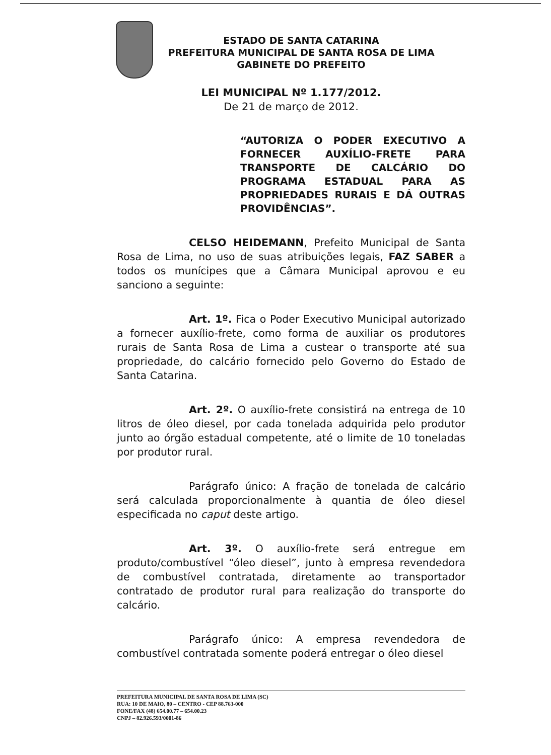ESTADO DE SANTA CATARINA
PREFEITURA MUNICIPAL DE SANTA ROSA DE LIMA
GABINETE DO PREFEITO
LEI MUNICIPAL Nº 1.177/2012.
De 21 de março de 2012.
“AUTORIZA O PODER EXECUTIVO A FORNECER AUXÍLIO-FRETE PARA TRANSPORTE DE CALCÁRIO DO PROGRAMA ESTADUAL PARA AS PROPRIEDADES RURAIS E DÁ OUTRAS PROVIDÊNCIAS”.
CELSO HEIDEMANN, Prefeito Municipal de Santa Rosa de Lima, no uso de suas atribuições legais, FAZ SABER a todos os munícipes que a Câmara Municipal aprovou e eu sanciono a seguinte:
Art. 1º. Fica o Poder Executivo Municipal autorizado a fornecer auxílio-frete, como forma de auxiliar os produtores rurais de Santa Rosa de Lima a custear o transporte até sua propriedade, do calcário fornecido pelo Governo do Estado de Santa Catarina.
Art. 2º. O auxílio-frete consistirá na entrega de 10 litros de óleo diesel, por cada tonelada adquirida pelo produtor junto ao órgão estadual competente, até o limite de 10 toneladas por produtor rural.
Parágrafo único: A fração de tonelada de calcário será calculada proporcionalmente à quantia de óleo diesel especificada no caput deste artigo.
Art. 3º. O auxílio-frete será entregue em produto/combustível “óleo diesel”, junto à empresa revendedora de combustível contratada, diretamente ao transportador contratado de produtor rural para realização do transporte do calcário.
Parágrafo único: A empresa revendedora de combustível contratada somente poderá entregar o óleo diesel
PREFEITURA MUNICIPAL DE SANTA ROSA DE LIMA (SC)
RUA: 10 DE MAIO, 80 – CENTRO - CEP 88.763-000
FONE/FAX (48) 654.00.77 – 654.00.23
CNPJ – 82.926.593/0001-86